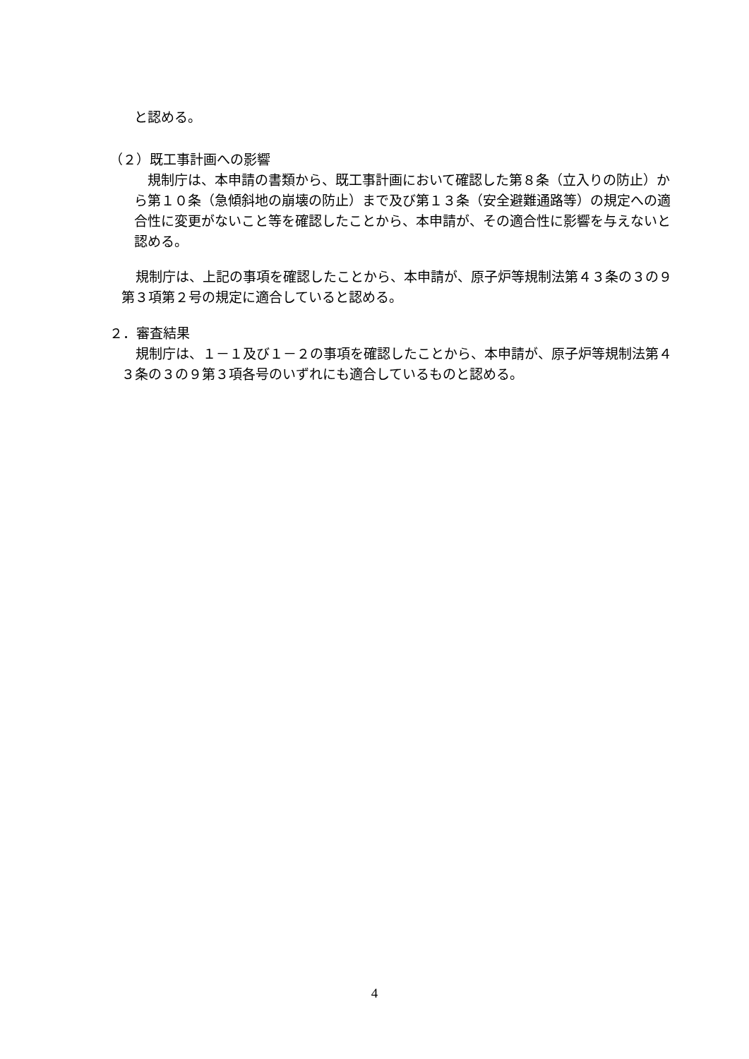と認める。
（２）既工事計画への影響
規制庁は、本申請の書類から、既工事計画において確認した第８条（立入りの防止）から第１０条（急傾斜地の崩壊の防止）まで及び第１３条（安全避難通路等）の規定への適合性に変更がないこと等を確認したことから、本申請が、その適合性に影響を与えないと認める。
規制庁は、上記の事項を確認したことから、本申請が、原子炉等規制法第４３条の３の９第３項第２号の規定に適合していると認める。
２．審査結果
規制庁は、１－１及び１－２の事項を確認したことから、本申請が、原子炉等規制法第４３条の３の９第３項各号のいずれにも適合しているものと認める。
4